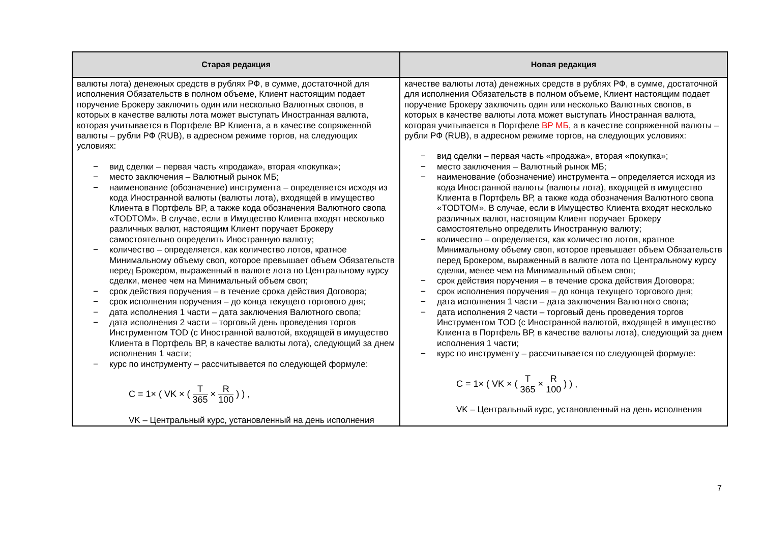| Старая редакция | Новая редакция |
| --- | --- |
| валюты лота) денежных средств в рублях РФ, в сумме, достаточной для исполнения Обязательств в полном объеме, Клиент настоящим подает поручение Брокеру заключить один или несколько Валютных свопов, в которых в качестве валюты лота может выступать Иностранная валюта, которая учитывается в Портфеле ВР Клиента, а в качестве сопряженной валюты – рубли РФ (RUB), в адресном режиме торгов, на следующих условиях: − вид сделки – первая часть «продажа», вторая «покупка»; − место заключения – Валютный рынок МБ; − наименование (обозначение) инструмента – определяется исходя из кода Иностранной валюты (валюты лота), входящей в имущество Клиента в Портфель ВР, а также кода обозначения Валютного свопа «TODTOM». В случае, если в Имущество Клиента входят несколько различных валют, настоящим Клиент поручает Брокеру самостоятельно определить Иностранную валюту; − количество – определяется, как количество лотов, кратное Минимальному объему своп, которое превышает объем Обязательств перед Брокером, выраженный в валюте лота по Центральному курсу сделки, менее чем на Минимальный объем своп; − срок действия поручения – в течение срока действия Договора; − срок исполнения поручения – до конца текущего торгового дня; − дата исполнения 1 части – дата заключения Валютного свопа; − дата исполнения 2 части – торговый день проведения торгов Инструментом TOD (с Иностранной валютой, входящей в имущество Клиента в Портфель ВР, в качестве валюты лота), следующий за днем исполнения 1 части; − курс по инструменту – рассчитывается по следующей формуле: C = 1× ( VK × ( T 365 × R 100 ) ) , VK – Центральный курс, установленный на день исполнения | качестве валюты лота) денежных средств в рублях РФ, в сумме, достаточной для исполнения Обязательств в полном объеме, Клиент настоящим подает поручение Брокеру заключить один или несколько Валютных свопов, в которых в качестве валюты лота может выступать Иностранная валюта, которая учитывается в Портфеле ВР МБ , а в качестве сопряженной валюты – рубли РФ (RUB), в адресном режиме торгов, на следующих условиях: − вид сделки – первая часть «продажа», вторая «покупка»; − место заключения – Валютный рынок МБ; − наименование (обозначение) инструмента – определяется исходя из кода Иностранной валюты (валюты лота), входящей в имущество Клиента в Портфель ВР, а также кода обозначения Валютного свопа «TODTOM». В случае, если в Имущество Клиента входят несколько различных валют, настоящим Клиент поручает Брокеру самостоятельно определить Иностранную валюту; − количество – определяется, как количество лотов, кратное Минимальному объему своп, которое превышает объем Обязательств перед Брокером, выраженный в валюте лота по Центральному курсу сделки, менее чем на Минимальный объем своп; − срок действия поручения – в течение срока действия Договора; − срок исполнения поручения – до конца текущего торгового дня; − дата исполнения 1 части – дата заключения Валютного свопа; − дата исполнения 2 части – торговый день проведения торгов Инструментом TOD (с Иностранной валютой, входящей в имущество Клиента в Портфель ВР, в качестве валюты лота), следующий за днем исполнения 1 части; − курс по инструменту – рассчитывается по следующей формуле: C = 1× ( VK × ( T 365 × R 100 ) ) , VK – Центральный курс, установленный на день исполнения |
7